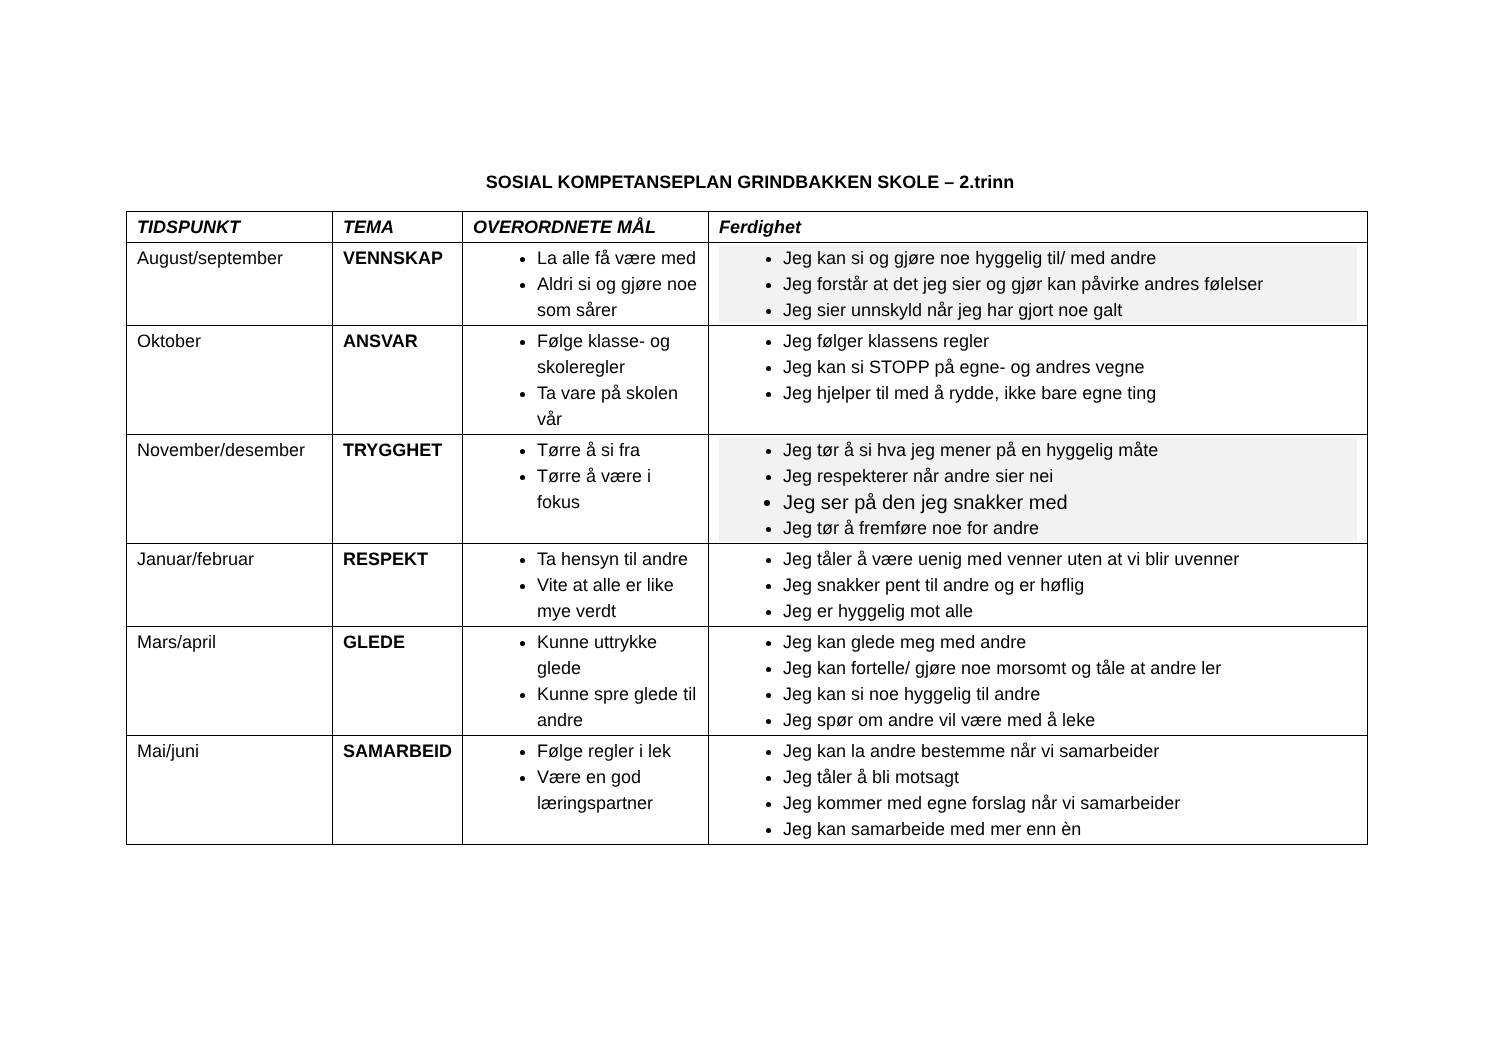SOSIAL KOMPETANSEPLAN GRINDBAKKEN SKOLE – 2.trinn
| TIDSPUNKT | TEMA | OVERORDNETE MÅL | Ferdighet |
| --- | --- | --- | --- |
| August/september | VENNSKAP | La alle få være med Aldri si og gjøre noe som sårer | Jeg kan si og gjøre noe hyggelig til/ med andre Jeg forstår at det jeg sier og gjør kan påvirke andres følelser Jeg sier unnskyld når jeg har gjort noe galt |
| Oktober | ANSVAR | Følge klasse- og skoleregler Ta vare på skolen vår | Jeg følger klassens regler Jeg kan si STOPP på egne- og andres vegne Jeg hjelper til med å rydde, ikke bare egne ting |
| November/desember | TRYGGHET | Tørre å si fra Tørre å være i fokus | Jeg tør å si hva jeg mener på en hyggelig måte Jeg respekterer når andre sier nei Jeg ser på den jeg snakker med Jeg tør å fremføre noe for andre |
| Januar/februar | RESPEKT | Ta hensyn til andre Vite at alle er like mye verdt | Jeg tåler å være uenig med venner uten at vi blir uvenner Jeg snakker pent til andre og er høflig Jeg er hyggelig mot alle |
| Mars/april | GLEDE | Kunne uttrykke glede Kunne spre glede til andre | Jeg kan glede meg med andre Jeg kan fortelle/ gjøre noe morsomt og tåle at andre ler Jeg kan si noe hyggelig til andre Jeg spør om andre vil være med å leke |
| Mai/juni | SAMARBEID | Følge regler i lek Være en god læringspartner | Jeg kan la andre bestemme når vi samarbeider Jeg tåler å bli motsagt Jeg kommer med egne forslag når vi samarbeider Jeg kan samarbeide med mer enn èn |